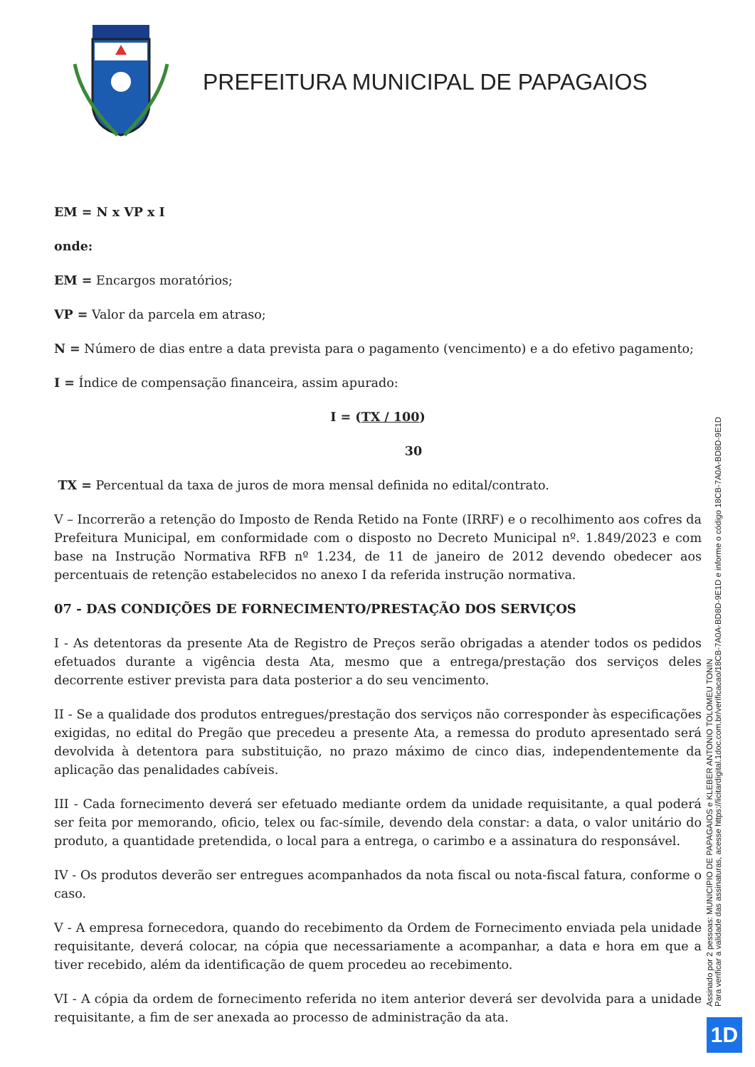PREFEITURA MUNICIPAL DE PAPAGAIOS
EM = N x VP x I
onde:
EM = Encargos moratórios;
VP = Valor da parcela em atraso;
N = Número de dias entre a data prevista para o pagamento (vencimento) e a do efetivo pagamento;
I = Índice de compensação financeira, assim apurado:
I = (TX / 100)
30
TX = Percentual da taxa de juros de mora mensal definida no edital/contrato.
V – Incorrerão a retenção do Imposto de Renda Retido na Fonte (IRRF) e o recolhimento aos cofres da Prefeitura Municipal, em conformidade com o disposto no Decreto Municipal nº. 1.849/2023 e com base na Instrução Normativa RFB nº 1.234, de 11 de janeiro de 2012 devendo obedecer aos percentuais de retenção estabelecidos no anexo I da referida instrução normativa.
07 - DAS CONDIÇÕES DE FORNECIMENTO/PRESTAÇÃO DOS SERVIÇOS
I - As detentoras da presente Ata de Registro de Preços serão obrigadas a atender todos os pedidos efetuados durante a vigência desta Ata, mesmo que a entrega/prestação dos serviços deles decorrente estiver prevista para data posterior a do seu vencimento.
II - Se a qualidade dos produtos entregues/prestação dos serviços não corresponder às especificações exigidas, no edital do Pregão que precedeu a presente Ata, a remessa do produto apresentado será devolvida à detentora para substituição, no prazo máximo de cinco dias, independentemente da aplicação das penalidades cabíveis.
III - Cada fornecimento deverá ser efetuado mediante ordem da unidade requisitante, a qual poderá ser feita por memorando, oficio, telex ou fac-símile, devendo dela constar: a data, o valor unitário do produto, a quantidade pretendida, o local para a entrega, o carimbo e a assinatura do responsável.
IV - Os produtos deverão ser entregues acompanhados da nota fiscal ou nota-fiscal fatura, conforme o caso.
V - A empresa fornecedora, quando do recebimento da Ordem de Fornecimento enviada pela unidade requisitante, deverá colocar, na cópia que necessariamente a acompanhar, a data e hora em que a tiver recebido, além da identificação de quem procedeu ao recebimento.
VI - A cópia da ordem de fornecimento referida no item anterior deverá ser devolvida para a unidade requisitante, a fim de ser anexada ao processo de administração da ata.
Assinado por 2 pessoas: MUNICIPIO DE PAPAGAIOS e KLEBER ANTONIO TOLOMEU TONIN
Para verificar a validade das assinaturas, acesse https://licitardigital.1doc.com.br/verificacao/18CB-7A0A-BD8D-9E1D e informe o código 18CB-7A0A-BD8D-9E1D
1D